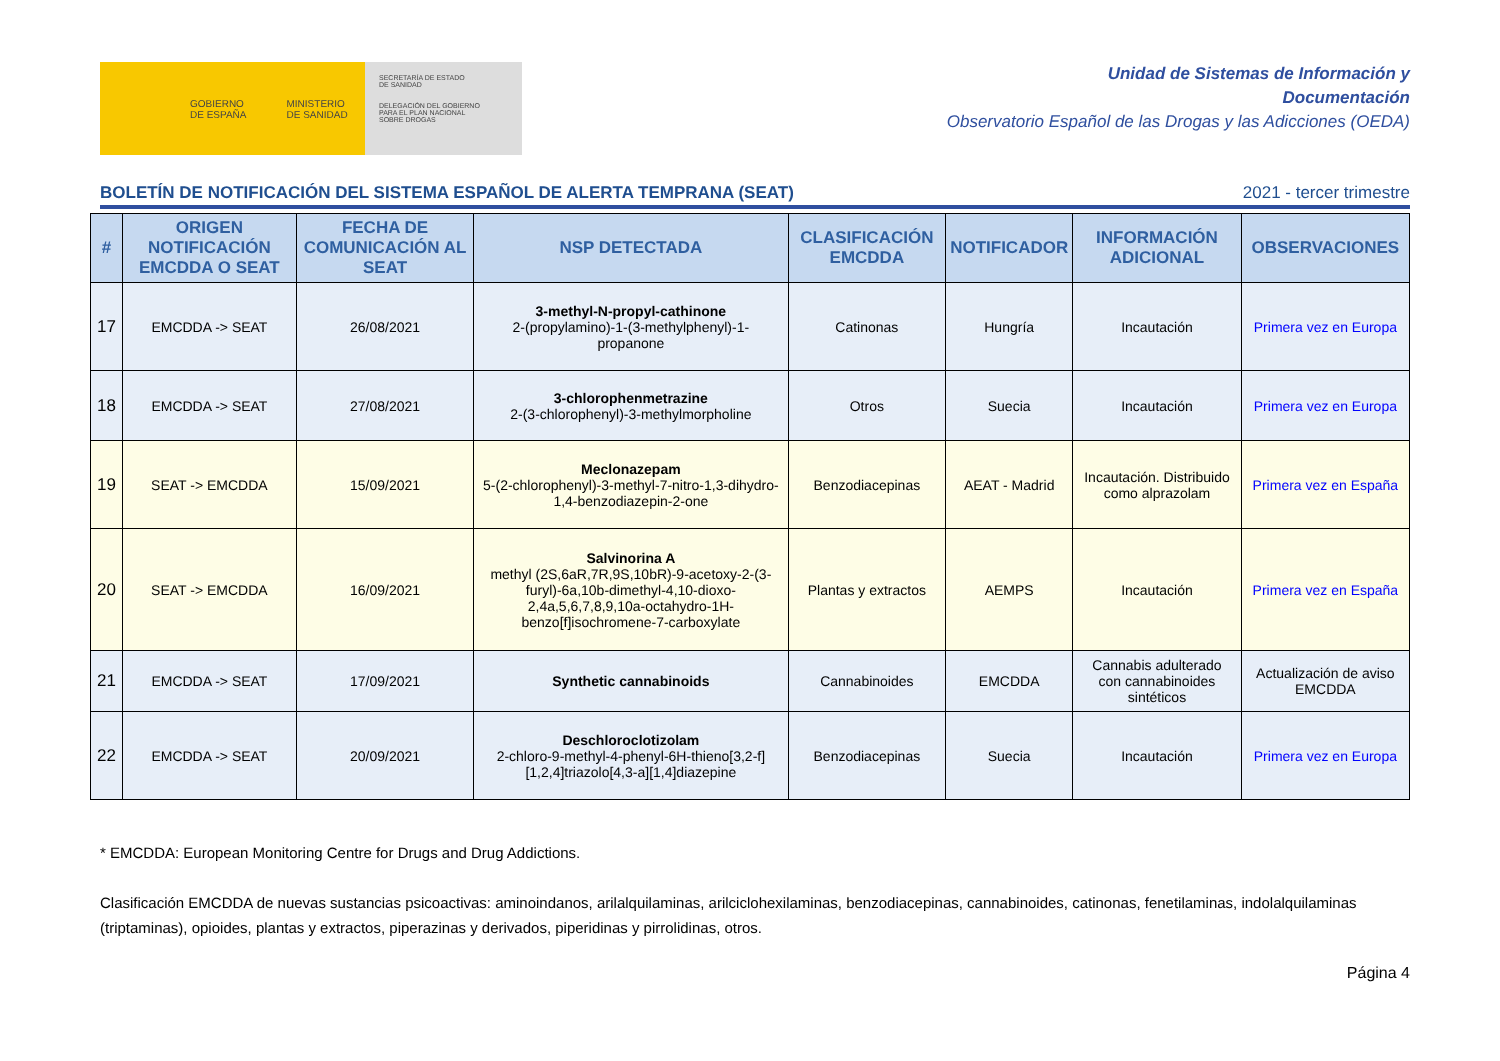GOBIERNO
DE ESPAÑA MINISTERIO
DE SANIDAD
SECRETARÍA DE ESTADO
DE SANIDAD
DELEGACIÓN DEL GOBIERNO
PARA EL PLAN NACIONAL
SOBRE DROGAS
Unidad de Sistemas de Información y
Documentación
Observatorio Español de las Drogas y las Adicciones (OEDA)
BOLETÍN DE NOTIFICACIÓN DEL SISTEMA ESPAÑOL DE ALERTA TEMPRANA (SEAT) 2021 - tercer trimestre
| # | ORIGEN NOTIFICACIÓN EMCDDA O SEAT | FECHA DE COMUNICACIÓN AL SEAT | NSP DETECTADA | CLASIFICACIÓN EMCDDA | NOTIFICADOR | INFORMACIÓN ADICIONAL | OBSERVACIONES |
| --- | --- | --- | --- | --- | --- | --- | --- |
| 17 | EMCDDA -> SEAT | 26/08/2021 | 3-methyl-N-propyl-cathinone 2-(propylamino)-1-(3-methylphenyl)-1-propanone | Catinonas | Hungría | Incautación | Primera vez en Europa |
| 18 | EMCDDA -> SEAT | 27/08/2021 | 3-chlorophenmetrazine 2-(3-chlorophenyl)-3-methylmorpholine | Otros | Suecia | Incautación | Primera vez en Europa |
| 19 | SEAT -> EMCDDA | 15/09/2021 | Meclonazepam 5-(2-chlorophenyl)-3-methyl-7-nitro-1,3-dihydro-1,4-benzodiazepin-2-one | Benzodiacepinas | AEAT - Madrid | Incautación. Distribuido como alprazolam | Primera vez en España |
| 20 | SEAT -> EMCDDA | 16/09/2021 | Salvinorina A methyl (2S,6aR,7R,9S,10bR)-9-acetoxy-2-(3-furyl)-6a,10b-dimethyl-4,10-dioxo-2,4a,5,6,7,8,9,10a-octahydro-1H-benzo[f]isochromene-7-carboxylate | Plantas y extractos | AEMPS | Incautación | Primera vez en España |
| 21 | EMCDDA -> SEAT | 17/09/2021 | Synthetic cannabinoids | Cannabinoides | EMCDDA | Cannabis adulterado con cannabinoides sintéticos | Actualización de aviso EMCDDA |
| 22 | EMCDDA -> SEAT | 20/09/2021 | Deschloroclotizolam 2-chloro-9-methyl-4-phenyl-6H-thieno[3,2-f][1,2,4]triazolo[4,3-a][1,4]diazepine | Benzodiacepinas | Suecia | Incautación | Primera vez en Europa |
* EMCDDA: European Monitoring Centre for Drugs and Drug Addictions.
Clasificación EMCDDA de nuevas sustancias psicoactivas: aminoindanos, arilalquilaminas, arilciclohexilaminas, benzodiacepinas, cannabinoides, catinonas, fenetilaminas, indolalquilaminas (triptaminas), opioides, plantas y extractos, piperazinas y derivados, piperidinas y pirrolidinas, otros.
Página 4